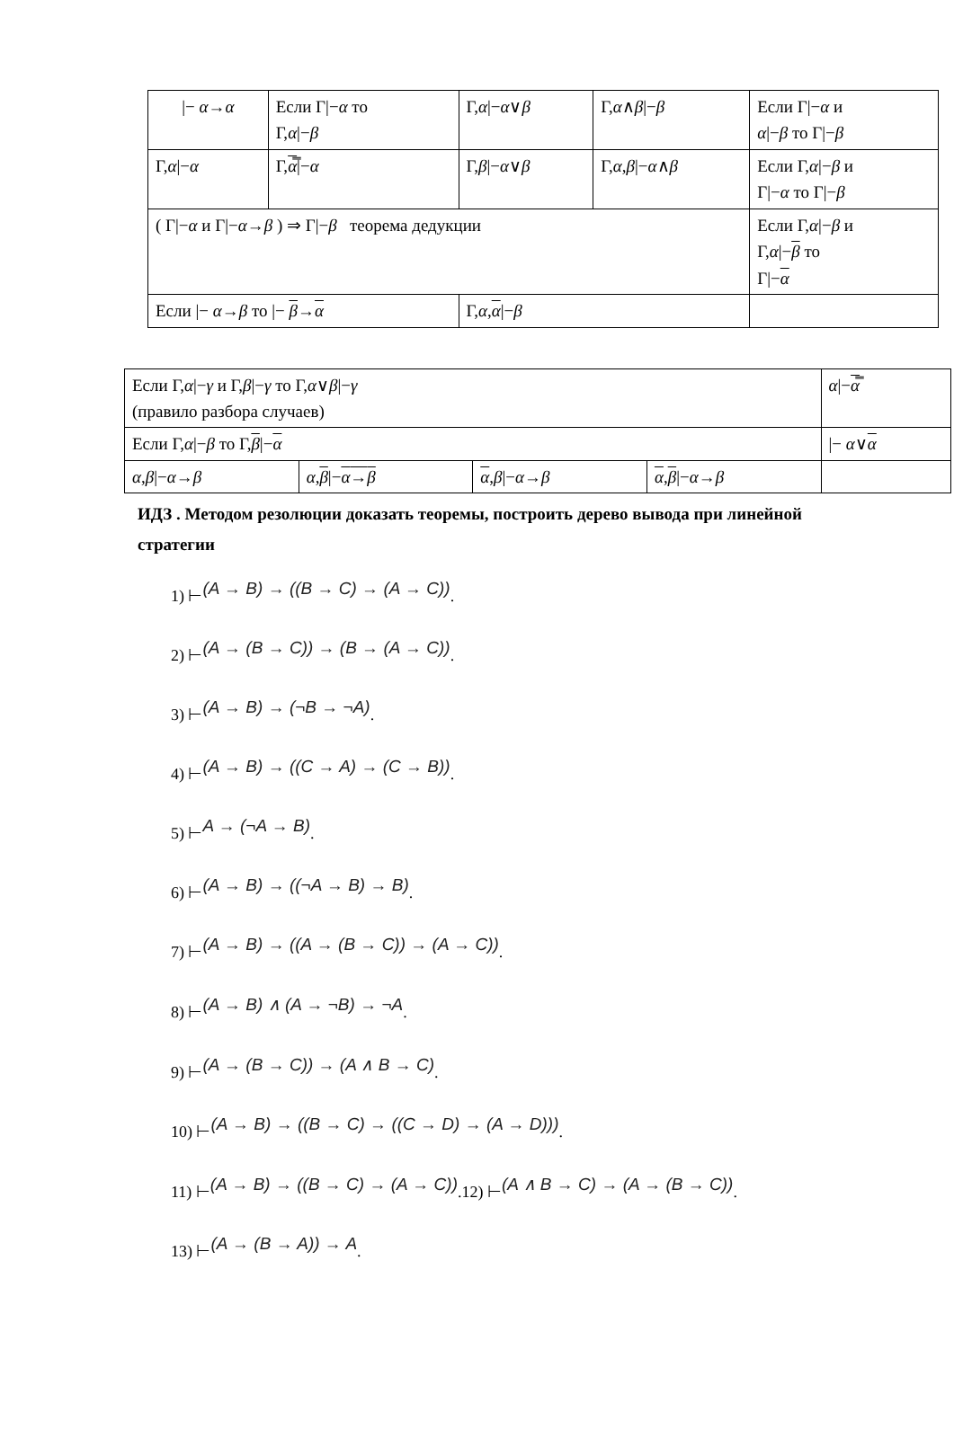| /− α → α | Если Γ/− α то Γ, α /− β | Γ, α /− α ∨ β | Γ, α ∧ β /− β | Если Γ/− α и α /− β то Γ/− β |
| Γ, α /− α | Γ, α ̿/− α | Γ, β /− α ∨ β | Γ, α , β /− α ∧ β | Если Γ, α /− β и Γ/− α то Γ/− β |
| ( Γ/− α и Γ/− α → β ) ⇒ Γ/− β теорема дедукции | | | | Если Γ, α /− β и Γ, α /− β то Γ/− α |
| Если /− α → β то /− β → α | | Γ, α , α /− β | | |
| Если Γ, α /− γ и Γ, β /− γ то Γ, α ∨ β /− γ (правило разбора случаев) | | | | α /− α ̿ |
| Если Γ, α /− β то Γ, β /− α | | | | /− α ∨ α |
| α , β /− α → β | α , β /− α → β | α , β /− α → β | α , β /− α → β | |
ИДЗ . Методом резолюции доказать теоремы, построить дерево вывода при линейной стратегии
1) ⊢(A → B) → ((B → C) → (A → C)).
2) ⊢(A → (B → C)) → (B → (A → C)).
3) ⊢(A → B) → (¬B → ¬A).
4) ⊢(A → B) → ((C → A) → (C → B)).
5) ⊢A → (¬A → B).
6) ⊢(A → B) → ((¬A → B) → B).
7) ⊢(A → B) → ((A → (B → C)) → (A → C)).
8) ⊢(A → B) ∧ (A → ¬B) → ¬A.
9) ⊢(A → (B → C)) → (A ∧ B → C).
10) ⊢(A → B) → ((B → C) → ((C → D) → (A → D))).
11) ⊢(A → B) → ((B → C) → (A → C)).12) ⊢(A ∧ B → C) → (A → (B → C)).
13) ⊢(A → (B → A)) → A.